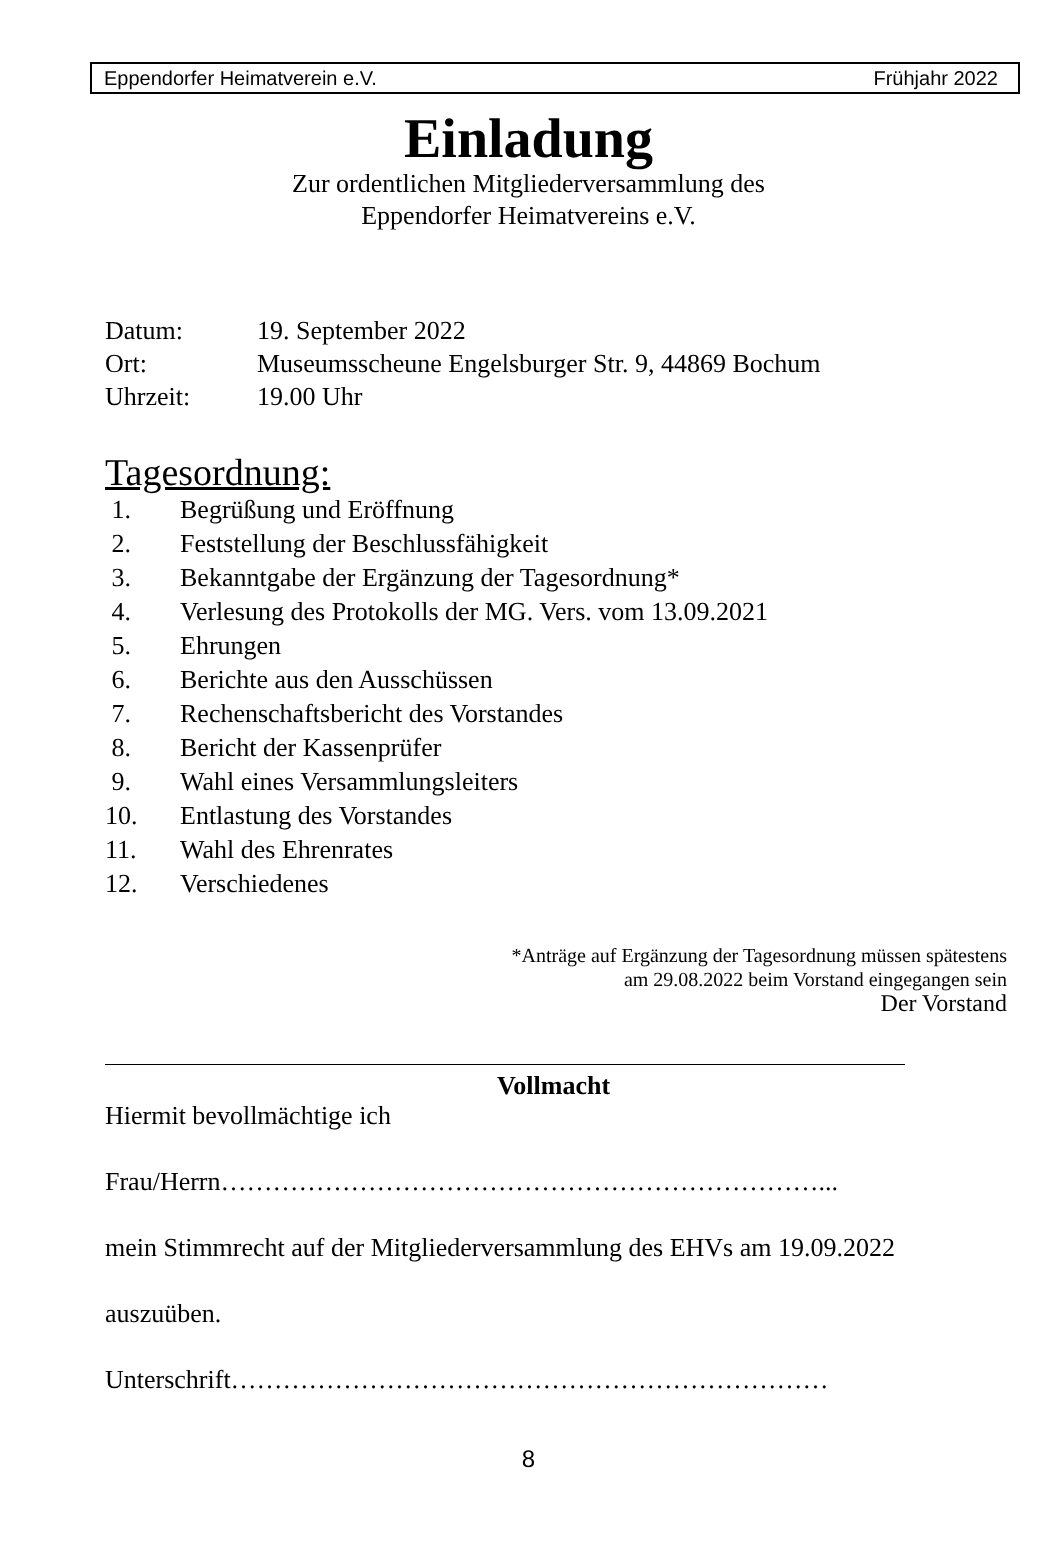Eppendorfer Heimatverein e.V. Frühjahr 2022
Einladung
Zur ordentlichen Mitgliederversammlung des
Eppendorfer Heimatvereins e.V.
Datum: 19. September 2022
Ort: Museumsscheune Engelsburger Str. 9, 44869 Bochum
Uhrzeit: 19.00 Uhr
Tagesordnung:
1. Begrüßung und Eröffnung
2. Feststellung der Beschlussfähigkeit
3. Bekanntgabe der Ergänzung der Tagesordnung*
4. Verlesung des Protokolls der MG. Vers. vom 13.09.2021
5. Ehrungen
6. Berichte aus den Ausschüssen
7. Rechenschaftsbericht des Vorstandes
8. Bericht der Kassenprüfer
9. Wahl eines Versammlungsleiters
10. Entlastung des Vorstandes
11. Wahl des Ehrenrates
12. Verschiedenes
*Anträge auf Ergänzung der Tagesordnung müssen spätestens
am 29.08.2022 beim Vorstand eingegangen sein
Der Vorstand
Vollmacht
Hiermit bevollmächtige ich
Frau/Herrn……………………………………………………………...
mein Stimmrecht auf der Mitgliederversammlung des EHVs am 19.09.2022
auszuüben.
Unterschrift……………………………………………………………
8